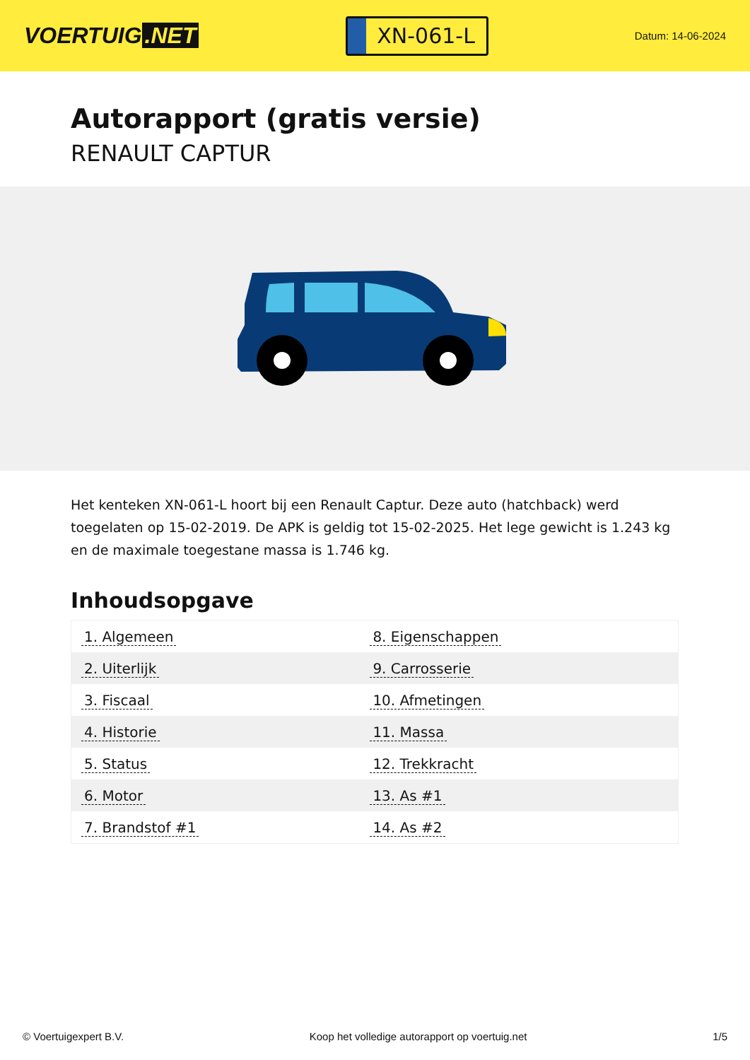VOERTUIG.NET
XN-061-L
Datum: 14-06-2024
Autorapport (gratis versie)
RENAULT CAPTUR
Het kenteken XN-061-L hoort bij een Renault Captur. Deze auto (hatchback) werd toegelaten op 15-02-2019. De APK is geldig tot 15-02-2025. Het lege gewicht is 1.243 kg en de maximale toegestane massa is 1.746 kg.
Inhoudsopgave
| 1. Algemeen | 8. Eigenschappen |
| 2. Uiterlijk | 9. Carrosserie |
| 3. Fiscaal | 10. Afmetingen |
| 4. Historie | 11. Massa |
| 5. Status | 12. Trekkracht |
| 6. Motor | 13. As #1 |
| 7. Brandstof #1 | 14. As #2 |
© Voertuigexpert B.V. Koop het volledige autorapport op voertuig.net 1/5